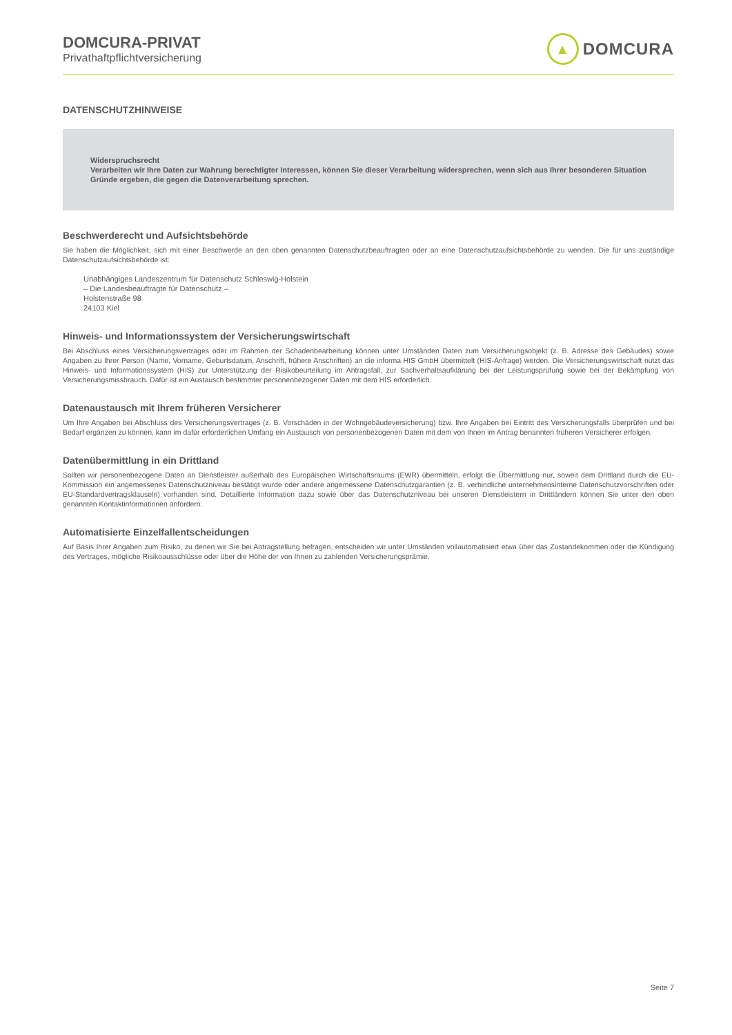DOMCURA-PRIVAT
Privathaftpflichtversicherung
▲
DOMCURA
DATENSCHUTZHINWEISE
Widerspruchsrecht
Verarbeiten wir Ihre Daten zur Wahrung berechtigter Interessen, können Sie dieser Verarbeitung widersprechen, wenn sich aus Ihrer besonderen Situation Gründe ergeben, die gegen die Datenverarbeitung sprechen.
Beschwerderecht und Aufsichtsbehörde
Sie haben die Möglichkeit, sich mit einer Beschwerde an den oben genannten Datenschutzbeauftragten oder an eine Datenschutzaufsichtsbehörde zu wenden. Die für uns zuständige Datenschutzaufsichtsbehörde ist:
Unabhängiges Landeszentrum für Datenschutz Schleswig-Holstein
– Die Landesbeauftragte für Datenschutz –
Holstenstraße 98
24103 Kiel
Hinweis- und Informationssystem der Versicherungswirtschaft
Bei Abschluss eines Versicherungsvertrages oder im Rahmen der Schadenbearbeitung können unter Umständen Daten zum Versicherungsobjekt (z. B. Adresse des Gebäudes) sowie Angaben zu Ihrer Person (Name, Vorname, Geburtsdatum, Anschrift, frühere Anschriften) an die informa HIS GmbH übermittelt (HIS-Anfrage) werden. Die Versicherungswirtschaft nutzt das Hinweis- und Informationssystem (HIS) zur Unterstützung der Risikobeurteilung im Antragsfall, zur Sachverhaltsaufklärung bei der Leistungsprüfung sowie bei der Bekämpfung von Versicherungsmissbrauch. Dafür ist ein Austausch bestimmter personenbezogener Daten mit dem HIS erforderlich.
Datenaustausch mit Ihrem früheren Versicherer
Um Ihre Angaben bei Abschluss des Versicherungsvertrages (z. B. Vorschäden in der Wohngebäudeversicherung) bzw. Ihre Angaben bei Eintritt des Versicherungsfalls überprüfen und bei Bedarf ergänzen zu können, kann im dafür erforderlichen Umfang ein Austausch von personenbezogenen Daten mit dem von Ihnen im Antrag benannten früheren Versicherer erfolgen.
Datenübermittlung in ein Drittland
Sollten wir personenbezogene Daten an Dienstleister außerhalb des Europäischen Wirtschaftsraums (EWR) übermitteln, erfolgt die Übermittlung nur, soweit dem Drittland durch die EU-Kommission ein angemessenes Datenschutzniveau bestätigt wurde oder andere angemessene Datenschutzgarantien (z. B. verbindliche unternehmensinterne Datenschutzvorschriften oder EU-Standardvertragsklauseln) vorhanden sind. Detaillierte Information dazu sowie über das Datenschutzniveau bei unseren Dienstleistern in Drittländern können Sie unter den oben genannten Kontaktinformationen anfordern.
Automatisierte Einzelfallentscheidungen
Auf Basis Ihrer Angaben zum Risiko, zu denen wir Sie bei Antragstellung befragen, entscheiden wir unter Umständen vollautomatisiert etwa über das Zustandekommen oder die Kündigung des Vertrages, mögliche Risikoausschlüsse oder über die Höhe der von Ihnen zu zahlenden Versicherungsprämie.
Seite 7